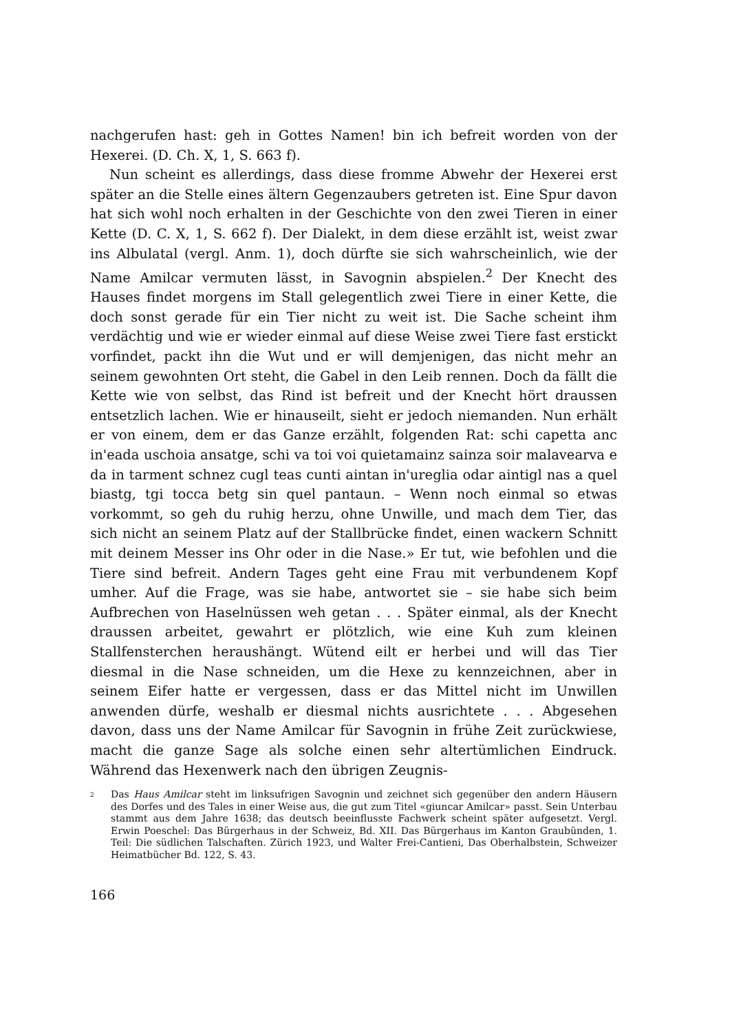nachgerufen hast: geh in Gottes Namen! bin ich befreit worden von der Hexerei. (D. Ch. X, 1, S. 663 f).
Nun scheint es allerdings, dass diese fromme Abwehr der Hexerei erst später an die Stelle eines ältern Gegenzaubers getreten ist. Eine Spur davon hat sich wohl noch erhalten in der Geschichte von den zwei Tieren in einer Kette (D. C. X, 1, S. 662 f). Der Dialekt, in dem diese erzählt ist, weist zwar ins Albulatal (vergl. Anm. 1), doch dürfte sie sich wahrscheinlich, wie der Name Amilcar vermuten lässt, in Savognin abspielen.<sup>2</sup> Der Knecht des Hauses findet morgens im Stall gelegentlich zwei Tiere in einer Kette, die doch sonst gerade für ein Tier nicht zu weit ist. Die Sache scheint ihm verdächtig und wie er wieder einmal auf diese Weise zwei Tiere fast erstickt vorfindet, packt ihn die Wut und er will demjenigen, das nicht mehr an seinem gewohnten Ort steht, die Gabel in den Leib rennen. Doch da fällt die Kette wie von selbst, das Rind ist befreit und der Knecht hört draussen entsetzlich lachen. Wie er hinauseilt, sieht er jedoch niemanden. Nun erhält er von einem, dem er das Ganze erzählt, folgenden Rat: schi capetta anc in'eada uschoia ansatge, schi va toi voi quietamainz sainza soir malavearva e da in tarment schnez cugl teas cunti aintan in'ureglia odar aintigl nas a quel biastg, tgi tocca betg sin quel pantaun. – Wenn noch einmal so etwas vorkommt, so geh du ruhig herzu, ohne Unwille, und mach dem Tier, das sich nicht an seinem Platz auf der Stallbrücke findet, einen wackern Schnitt mit deinem Messer ins Ohr oder in die Nase.» Er tut, wie befohlen und die Tiere sind befreit. Andern Tages geht eine Frau mit verbundenem Kopf umher. Auf die Frage, was sie habe, antwortet sie – sie habe sich beim Aufbrechen von Haselnüssen weh getan . . . Später einmal, als der Knecht draussen arbeitet, gewahrt er plötzlich, wie eine Kuh zum kleinen Stallfensterchen heraushängt. Wütend eilt er herbei und will das Tier diesmal in die Nase schneiden, um die Hexe zu kennzeichnen, aber in seinem Eifer hatte er vergessen, dass er das Mittel nicht im Unwillen anwenden dürfe, weshalb er diesmal nichts ausrichtete . . . Abgesehen davon, dass uns der Name Amilcar für Savognin in frühe Zeit zurückwiese, macht die ganze Sage als solche einen sehr altertümlichen Eindruck. Während das Hexenwerk nach den übrigen Zeugnis-
<sup>2</sup> Das Haus Amilcar steht im linksufrigen Savognin und zeichnet sich gegenüber den andern Häusern des Dorfes und des Tales in einer Weise aus, die gut zum Titel «giuncar Amilcar» passt. Sein Unterbau stammt aus dem Jahre 1638; das deutsch beeinflusste Fachwerk scheint später aufgesetzt. Vergl. Erwin Poeschel: Das Bürgerhaus in der Schweiz, Bd. XII. Das Bürgerhaus im Kanton Graubünden, 1. Teil: Die südlichen Talschaften. Zürich 1923, und Walter Frei-Cantieni, Das Oberhalbstein, Schweizer Heimatbücher Bd. 122, S. 43.
166